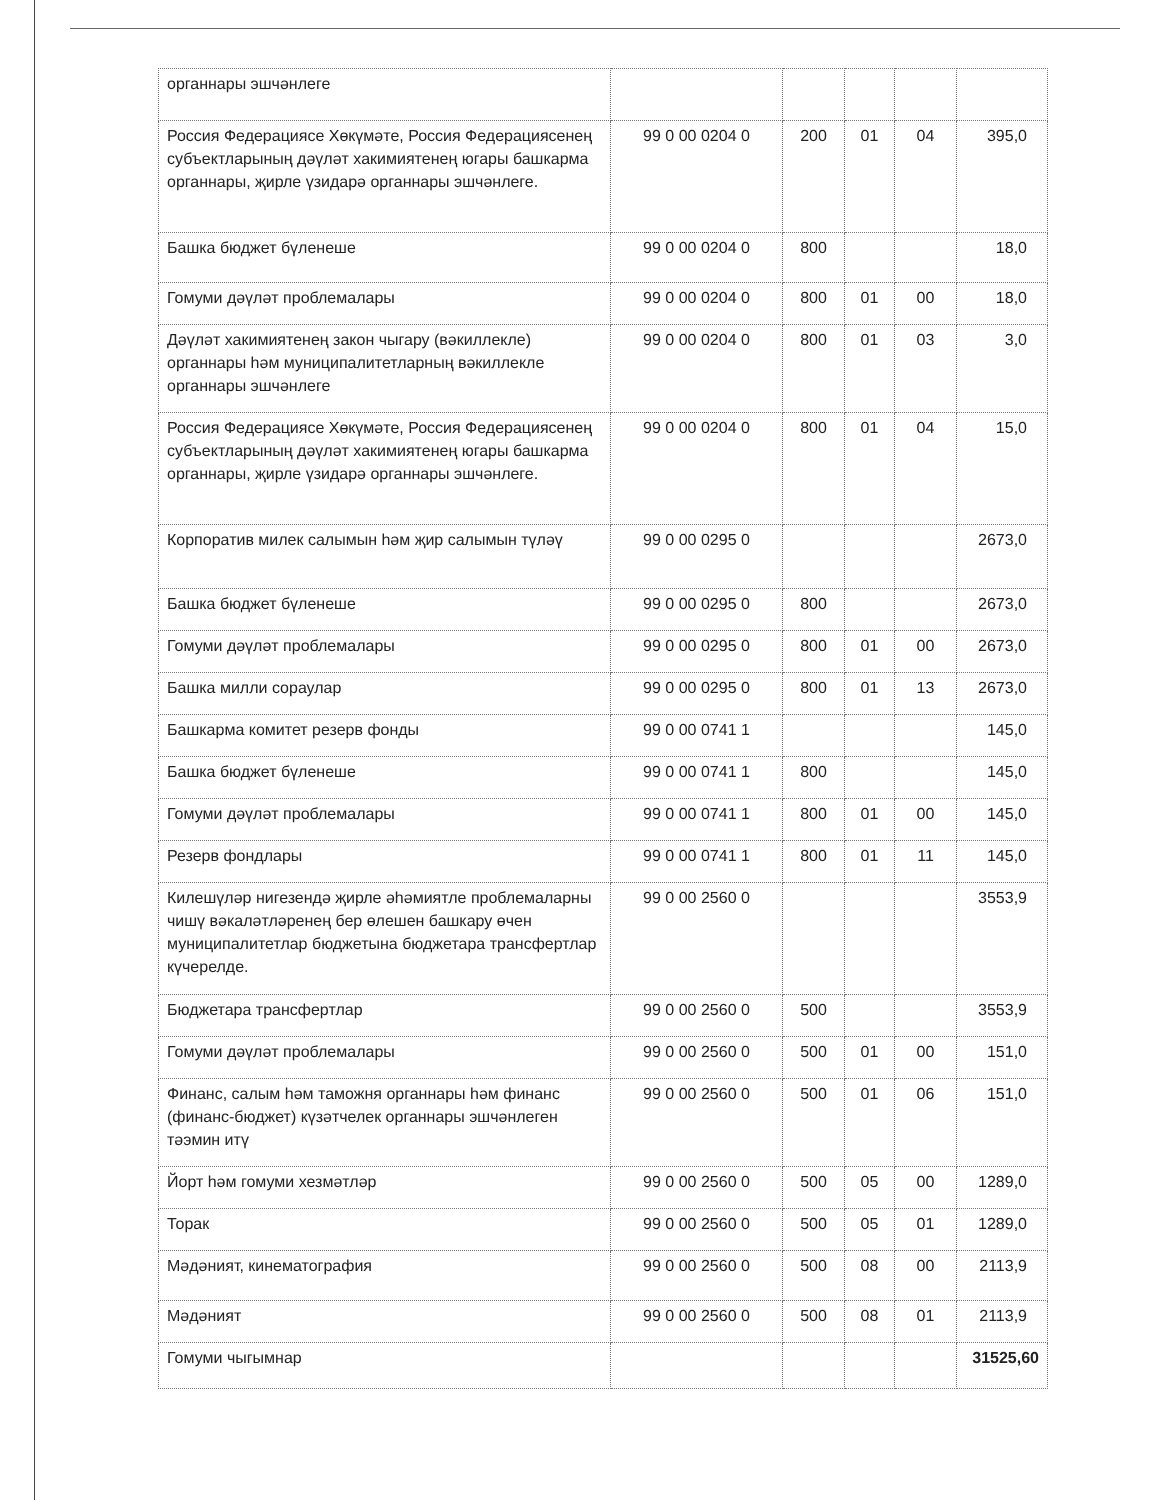| органнары эшчәнлеге | | | | | |
| Россия Федерациясе Хөкүмәте, Россия Федерациясенең субъектларының дәүләт хакимиятенең югары башкарма органнары, җирле үзидарә органнары эшчәнлеге. | 99 0 00 0204 0 | 200 | 01 | 04 | 395,0 |
| Башка бюджет бүленеше | 99 0 00 0204 0 | 800 | | | 18,0 |
| Гомуми дәүләт проблемалары | 99 0 00 0204 0 | 800 | 01 | 00 | 18,0 |
| Дәүләт хакимиятенең закон чыгару (вәкиллекле) органнары һәм муниципалитетларның вәкиллекле органнары эшчәнлеге | 99 0 00 0204 0 | 800 | 01 | 03 | 3,0 |
| Россия Федерациясе Хөкүмәте, Россия Федерациясенең субъектларының дәүләт хакимиятенең югары башкарма органнары, җирле үзидарә органнары эшчәнлеге. | 99 0 00 0204 0 | 800 | 01 | 04 | 15,0 |
| Корпоратив милек салымын һәм җир салымын түләү | 99 0 00 0295 0 | | | | 2673,0 |
| Башка бюджет бүленеше | 99 0 00 0295 0 | 800 | | | 2673,0 |
| Гомуми дәүләт проблемалары | 99 0 00 0295 0 | 800 | 01 | 00 | 2673,0 |
| Башка милли сораулар | 99 0 00 0295 0 | 800 | 01 | 13 | 2673,0 |
| Башкарма комитет резерв фонды | 99 0 00 0741 1 | | | | 145,0 |
| Башка бюджет бүленеше | 99 0 00 0741 1 | 800 | | | 145,0 |
| Гомуми дәүләт проблемалары | 99 0 00 0741 1 | 800 | 01 | 00 | 145,0 |
| Резерв фондлары | 99 0 00 0741 1 | 800 | 01 | 11 | 145,0 |
| Килешүләр нигезендә җирле әһәмиятле проблемаларны чишү вәкаләтләренең бер өлешен башкару өчен муниципалитетлар бюджетына бюджетара трансфертлар күчерелде. | 99 0 00 2560 0 | | | | 3553,9 |
| Бюджетара трансфертлар | 99 0 00 2560 0 | 500 | | | 3553,9 |
| Гомуми дәүләт проблемалары | 99 0 00 2560 0 | 500 | 01 | 00 | 151,0 |
| Финанс, салым һәм таможня органнары һәм финанс (финанс-бюджет) күзәтчелек органнары эшчәнлеген тәэмин итү | 99 0 00 2560 0 | 500 | 01 | 06 | 151,0 |
| Йорт һәм гомуми хезмәтләр | 99 0 00 2560 0 | 500 | 05 | 00 | 1289,0 |
| Торак | 99 0 00 2560 0 | 500 | 05 | 01 | 1289,0 |
| Мәдәният, кинематография | 99 0 00 2560 0 | 500 | 08 | 00 | 2113,9 |
| Мәдәният | 99 0 00 2560 0 | 500 | 08 | 01 | 2113,9 |
| Гомуми чыгымнар | | | | | 31525,60 |